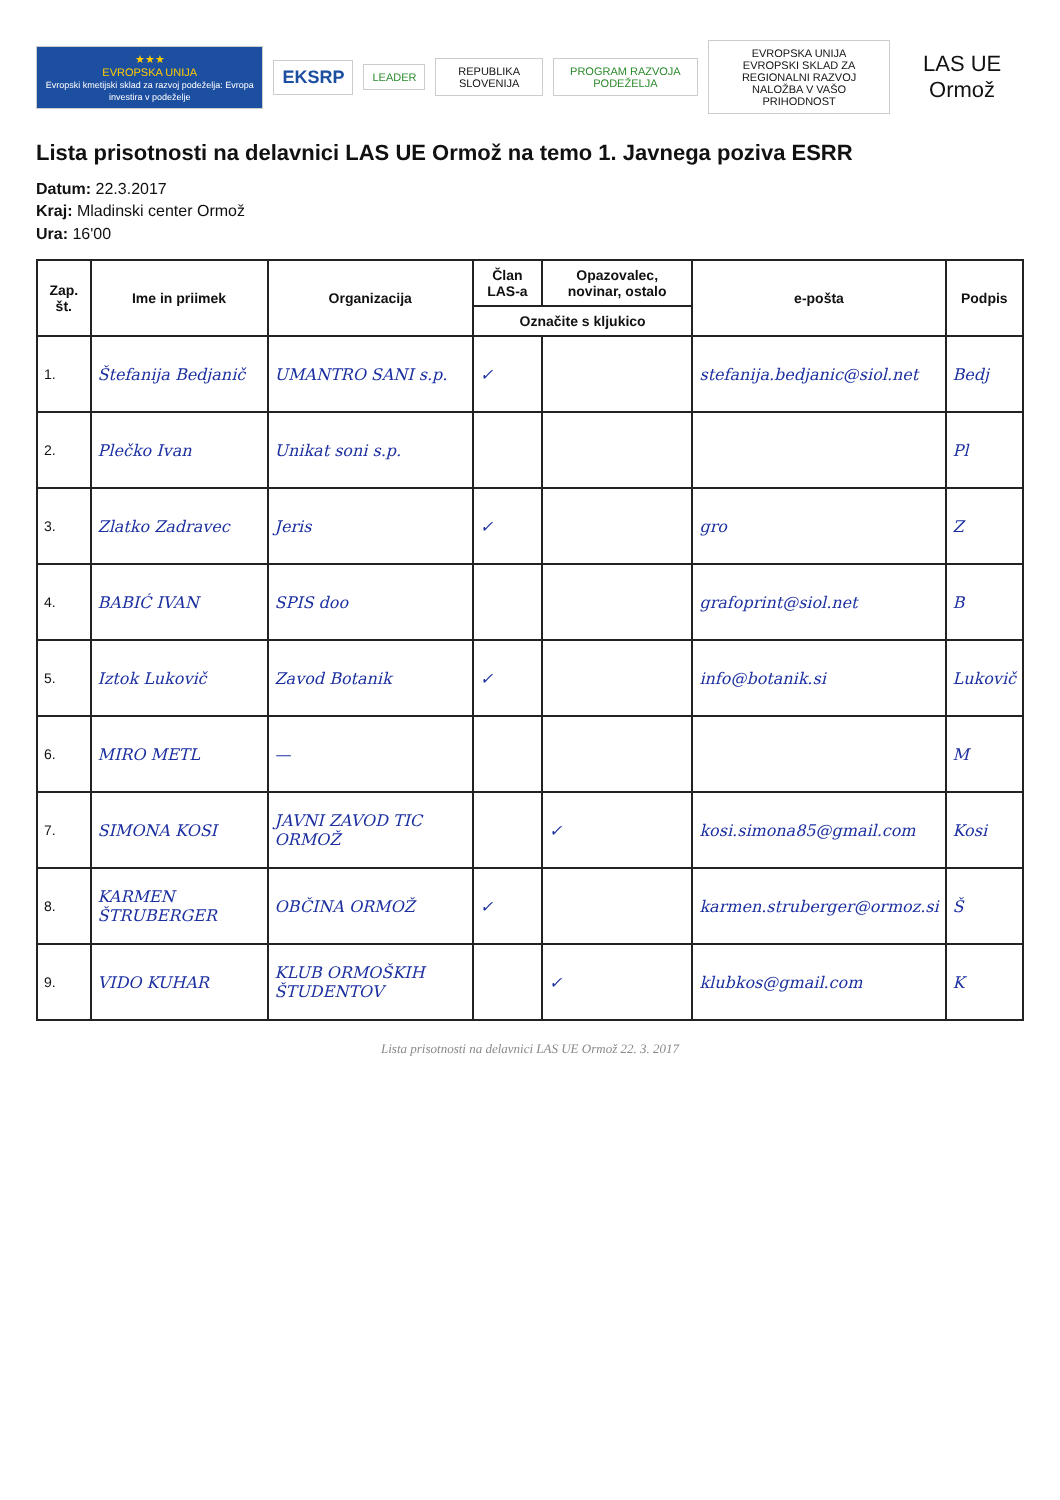★★★
EVROPSKA UNIJA
Evropski kmetijski sklad za razvoj podeželja: Evropa investira v podeželje
EKSRP
LEADER REPUBLIKA SLOVENIJA PROGRAM RAZVOJA PODEŽELJA
EVROPSKA UNIJA
EVROPSKI SKLAD ZA REGIONALNI RAZVOJ
NALOŽBA V VAŠO PRIHODNOST
LAS UE Ormož
Lista prisotnosti na delavnici LAS UE Ormož na temo 1. Javnega poziva ESRR
Datum: 22.3.2017
Kraj: Mladinski center Ormož
Ura: 16'00
| Zap. št. | Ime in priimek | Organizacija | Član LAS-a | Opazovalec, novinar, ostalo | e-pošta | Podpis |
| --- | --- | --- | --- | --- | --- | --- |
| | | | Označite s kljukico | | | |
| 1. | Štefanija Bedjanič | UMANTRO SANI s.p. | ✓ | | stefanija.bedjanic@siol.net | Bedj |
| 2. | Plečko Ivan | Unikat soni s.p. | | | | Pl |
| 3. | Zlatko Zadravec | Jeris | ✓ | | gro | Z |
| 4. | BABIĆ IVAN | SPIS doo | | | grafoprint@siol.net | B |
| 5. | Iztok Lukovič | Zavod Botanik | ✓ | | info@botanik.si | Lukovič |
| 6. | MIRO METL | — | | | | M |
| 7. | SIMONA KOSI | JAVNI ZAVOD TIC ORMOŽ | | ✓ | kosi.simona85@gmail.com | Kosi |
| 8. | KARMEN ŠTRUBERGER | OBČINA ORMOŽ | ✓ | | karmen.struberger@ormoz.si | Š |
| 9. | VIDO KUHAR | KLUB ORMOŠKIH ŠTUDENTOV | | ✓ | klubkos@gmail.com | K |
Lista prisotnosti na delavnici LAS UE Ormož 22. 3. 2017